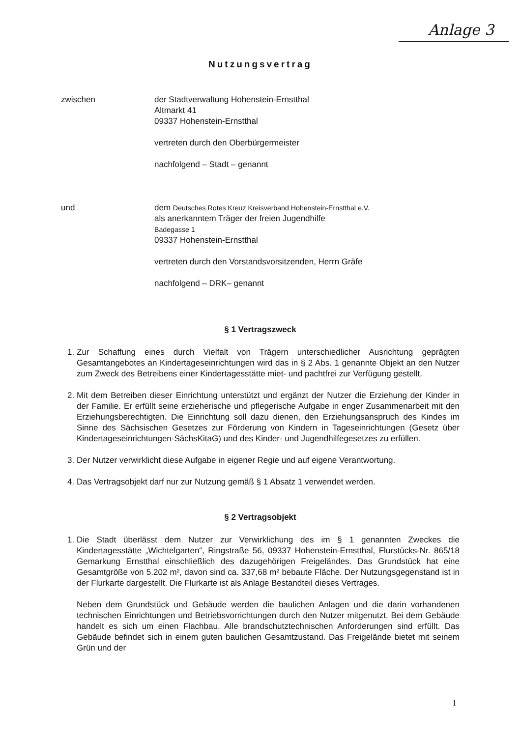Anlage 3
Nutzungsvertrag
zwischen der Stadtverwaltung Hohenstein-Ernstthal
Altmarkt 41
09337 Hohenstein-Ernstthal
vertreten durch den Oberbürgermeister
nachfolgend – Stadt – genannt
und dem Deutsches Rotes Kreuz Kreisverband Hohenstein-Ernstthal e.V.
als anerkanntem Träger der freien Jugendhilfe
Badegasse 1
09337 Hohenstein-Ernstthal
vertreten durch den Vorstandsvorsitzenden, Herrn Gräfe
nachfolgend – DRK– genannt
§ 1 Vertragszweck
1. Zur Schaffung eines durch Vielfalt von Trägern unterschiedlicher Ausrichtung geprägten Gesamtangebotes an Kindertageseinrichtungen wird das in § 2 Abs. 1 genannte Objekt an den Nutzer zum Zweck des Betreibens einer Kindertagesstätte miet- und pachtfrei zur Verfügung gestellt.
2. Mit dem Betreiben dieser Einrichtung unterstützt und ergänzt der Nutzer die Erziehung der Kinder in der Familie. Er erfüllt seine erzieherische und pflegerische Aufgabe in enger Zusammenarbeit mit den Erziehungsberechtigten. Die Einrichtung soll dazu dienen, den Erziehungsanspruch des Kindes im Sinne des Sächsischen Gesetzes zur Förderung von Kindern in Tageseinrichtungen (Gesetz über Kindertageseinrichtungen-SächsKitaG) und des Kinder- und Jugendhilfegesetzes zu erfüllen.
3. Der Nutzer verwirklicht diese Aufgabe in eigener Regie und auf eigene Verantwortung.
4. Das Vertragsobjekt darf nur zur Nutzung gemäß § 1 Absatz 1 verwendet werden.
§ 2 Vertragsobjekt
1. Die Stadt überlässt dem Nutzer zur Verwirklichung des im § 1 genannten Zweckes die Kindertagesstätte „Wichtelgarten“, Ringstraße 56, 09337 Hohenstein-Ernstthal, Flurstücks-Nr. 865/18 Gemarkung Ernstthal einschließlich des dazugehörigen Freigeländes. Das Grundstück hat eine Gesamtgröße von 5.202 m², davon sind ca. 337,68 m² bebaute Fläche. Der Nutzungsgegenstand ist in der Flurkarte dargestellt. Die Flurkarte ist als Anlage Bestandteil dieses Vertrages.
Neben dem Grundstück und Gebäude werden die baulichen Anlagen und die darin vorhandenen technischen Einrichtungen und Betriebsvorrichtungen durch den Nutzer mitgenutzt. Bei dem Gebäude handelt es sich um einen Flachbau. Alle brandschutztechnischen Anforderungen sind erfüllt. Das Gebäude befindet sich in einem guten baulichen Gesamtzustand. Das Freigelände bietet mit seinem Grün und der
1